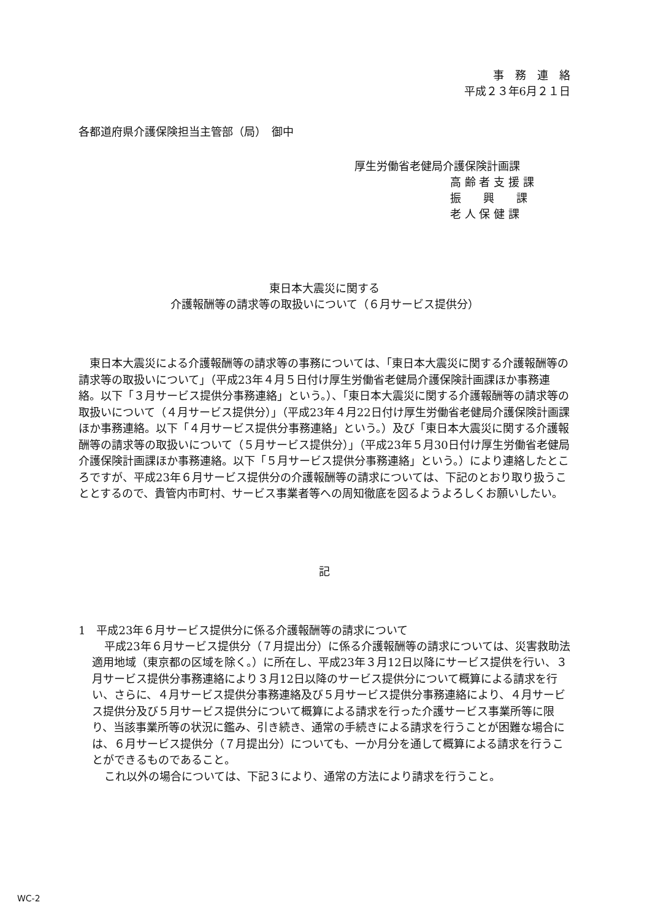事　務　連　絡
平成２３年6月２１日
各都道府県介護保険担当主管部（局）　御中
厚生労働省老健局介護保険計画課
高 齢 者 支 援 課
振　　興　　課
老 人 保 健 課
東日本大震災に関する
介護報酬等の請求等の取扱いについて（６月サービス提供分）
東日本大震災による介護報酬等の請求等の事務については、「東日本大震災に関する介護報酬等の請求等の取扱いについて」（平成23年４月５日付け厚生労働省老健局介護保険計画課ほか事務連絡。以下「３月サービス提供分事務連絡」という。）、「東日本大震災に関する介護報酬等の請求等の取扱いについて（４月サービス提供分）」（平成23年４月22日付け厚生労働省老健局介護保険計画課ほか事務連絡。以下「４月サービス提供分事務連絡」という。）及び「東日本大震災に関する介護報酬等の請求等の取扱いについて（５月サービス提供分）」（平成23年５月30日付け厚生労働省老健局介護保険計画課ほか事務連絡。以下「５月サービス提供分事務連絡」という。）により連絡したところですが、平成23年６月サービス提供分の介護報酬等の請求については、下記のとおり取り扱うこととするので、貴管内市町村、サービス事業者等への周知徹底を図るようよろしくお願いしたい。
記
1　平成23年６月サービス提供分に係る介護報酬等の請求について
平成23年６月サービス提供分（７月提出分）に係る介護報酬等の請求については、災害救助法適用地域（東京都の区域を除く。）に所在し、平成23年３月12日以降にサービス提供を行い、３月サービス提供分事務連絡により３月12日以降のサービス提供分について概算による請求を行い、さらに、４月サービス提供分事務連絡及び５月サービス提供分事務連絡により、４月サービス提供分及び５月サービス提供分について概算による請求を行った介護サービス事業所等に限り、当該事業所等の状況に鑑み、引き続き、通常の手続きによる請求を行うことが困難な場合には、６月サービス提供分（７月提出分）についても、一か月分を通して概算による請求を行うことができるものであること。
これ以外の場合については、下記３により、通常の方法により請求を行うこと。
WC-2